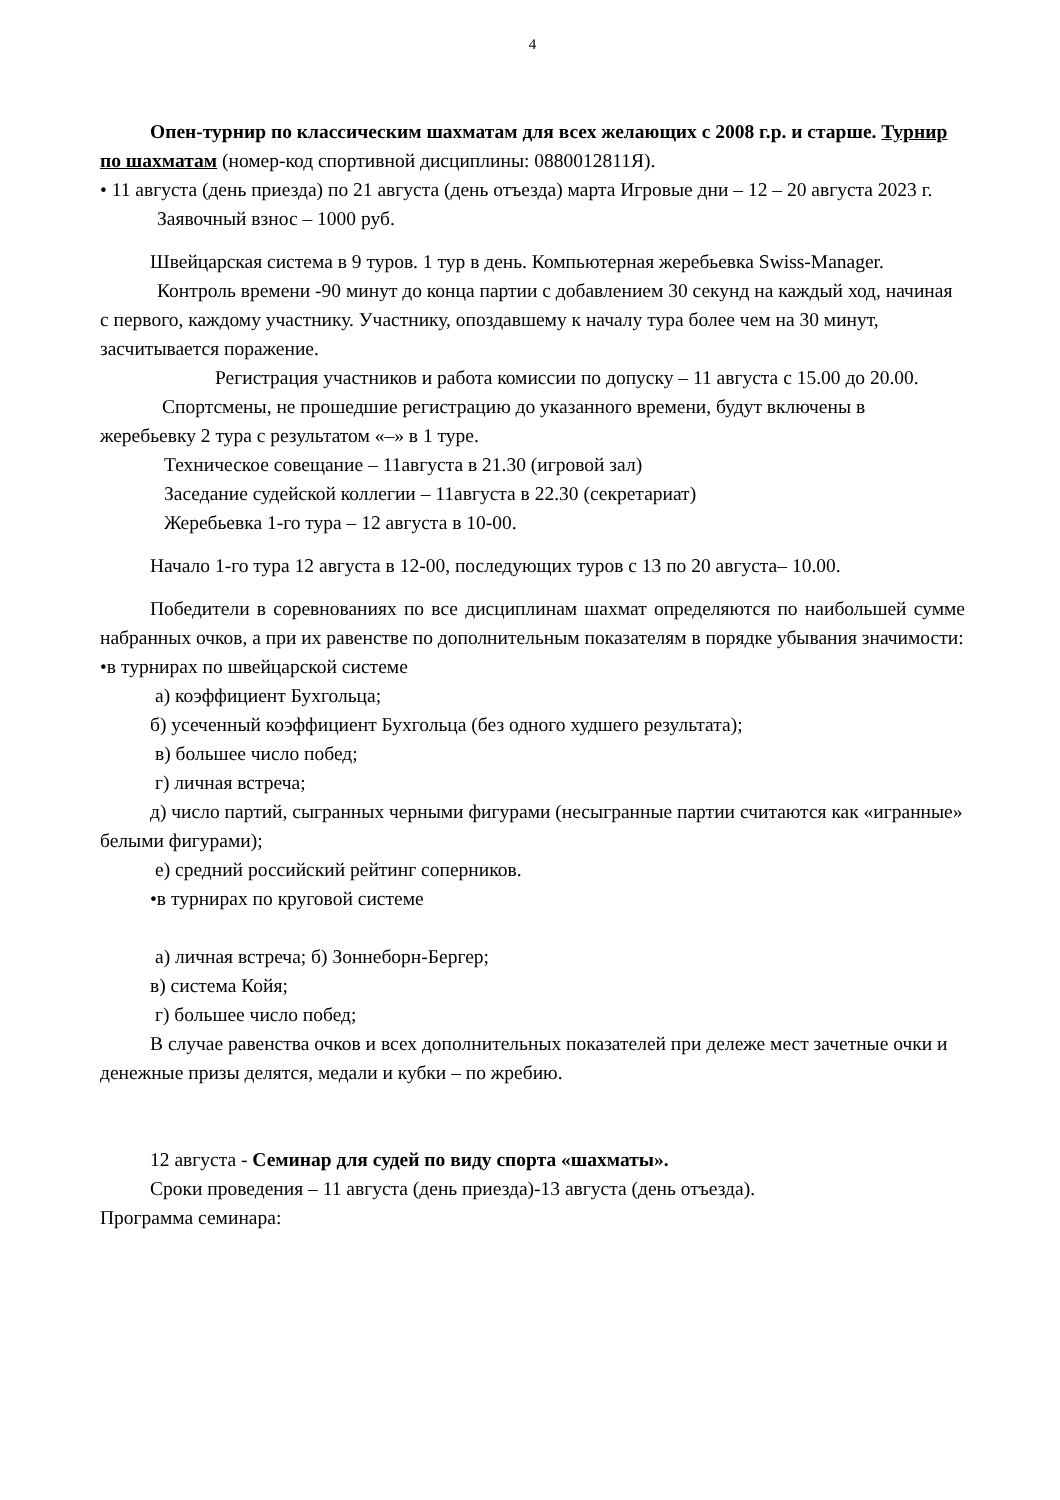4
Опен-турнир по классическим шахматам для всех желающих с 2008 г.р. и старше. Турнир по шахматам (номер-код спортивной дисциплины: 0880012811Я).
• 11 августа (день приезда) по 21 августа (день отъезда) марта Игровые дни – 12 – 20 августа 2023 г.
Заявочный взнос – 1000 руб.
Швейцарская система в 9 туров. 1 тур в день. Компьютерная жеребьевка Swiss-Manager.
Контроль времени -90 минут до конца партии с добавлением 30 секунд на каждый ход, начиная с первого, каждому участнику. Участнику, опоздавшему к началу тура более чем на 30 минут, засчитывается поражение.
Регистрация участников и работа комиссии по допуску – 11 августа с 15.00 до 20.00.
Спортсмены, не прошедшие регистрацию до указанного времени, будут включены в жеребьевку 2 тура с результатом «–» в 1 туре.
Техническое совещание – 11августа в 21.30 (игровой зал)
Заседание судейской коллегии – 11августа в 22.30 (секретариат)
Жеребьевка 1-го тура – 12 августа в 10-00.
Начало 1-го тура 12 августа в 12-00, последующих туров с 13 по 20 августа– 10.00.
Победители в соревнованиях по все дисциплинам шахмат определяются по наибольшей сумме набранных очков, а при их равенстве по дополнительным показателям в порядке убывания значимости:
•в турнирах по швейцарской системе
а) коэффициент Бухгольца;
б) усеченный коэффициент Бухгольца (без одного худшего результата);
в) большее число побед;
г) личная встреча;
д) число партий, сыгранных черными фигурами (несыгранные партии считаются как «игранные» белыми фигурами);
е) средний российский рейтинг соперников.
•в турнирах по круговой системе
а) личная встреча; б) Зоннеборн-Бергер;
в) система Койя;
г) большее число побед;
В случае равенства очков и всех дополнительных показателей при дележе мест зачетные очки и денежные призы делятся, медали и кубки – по жребию.
12 августа - Семинар для судей по виду спорта «шахматы».
Сроки проведения – 11 августа (день приезда)-13 августа (день отъезда).
Программа семинара: